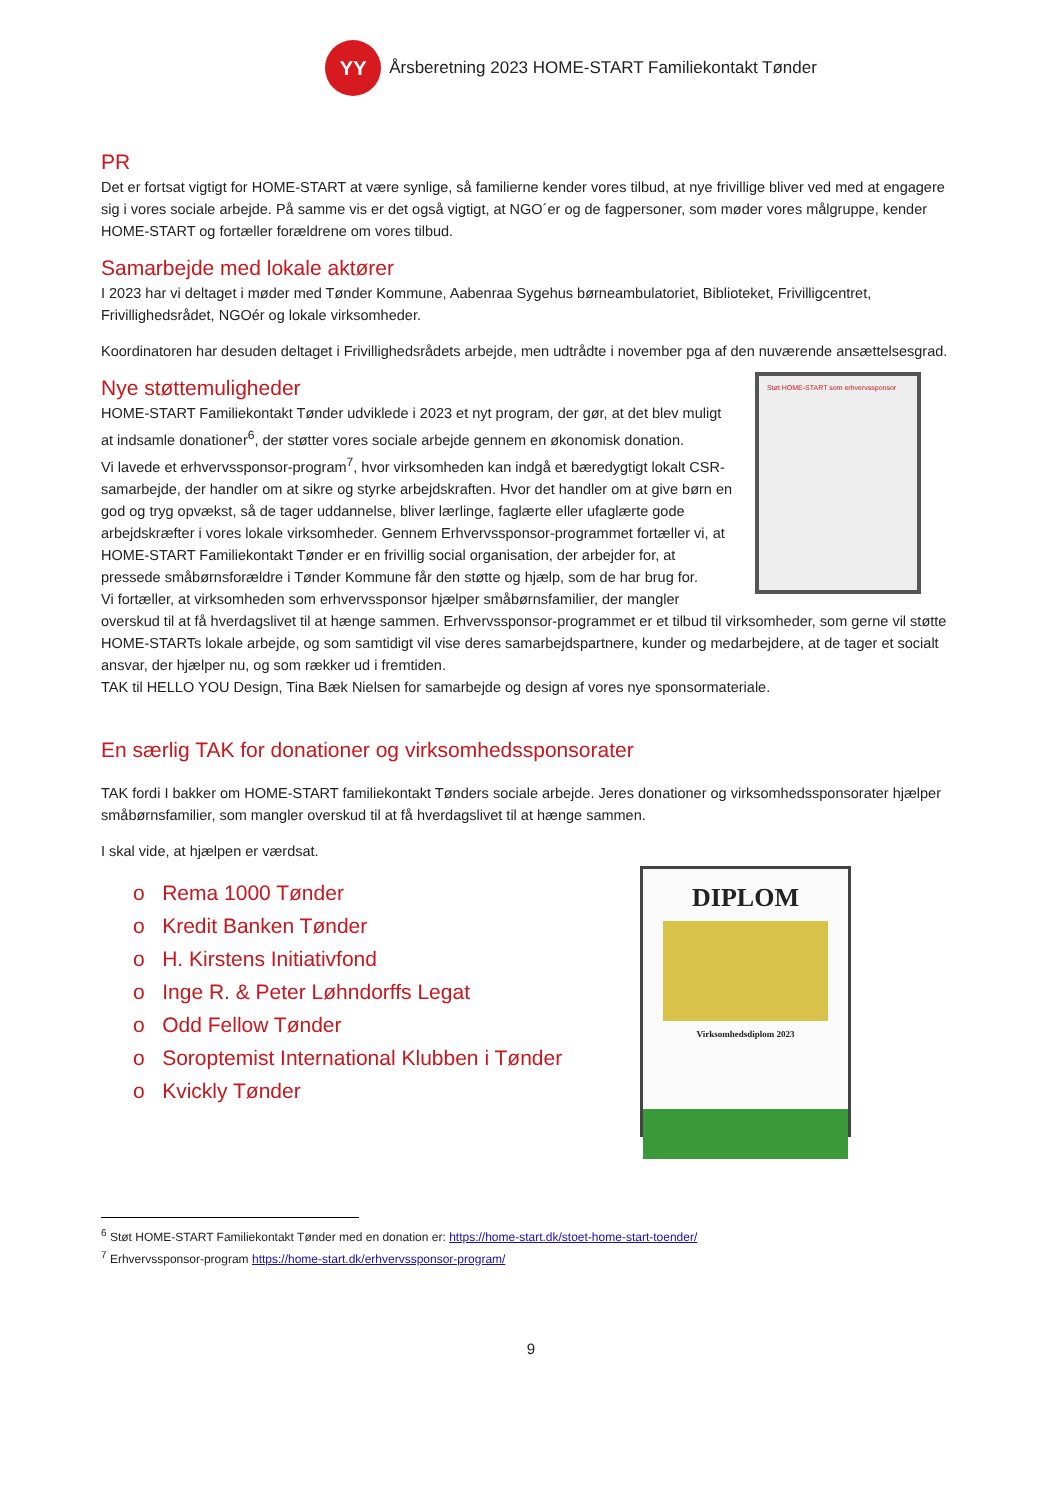YY
Årsberetning 2023 HOME-START Familiekontakt Tønder
PR
Det er fortsat vigtigt for HOME-START at være synlige, så familierne kender vores tilbud, at nye frivillige bliver ved med at engagere sig i vores sociale arbejde. På samme vis er det også vigtigt, at NGO´er og de fagpersoner, som møder vores målgruppe, kender HOME-START og fortæller forældrene om vores tilbud.
Samarbejde med lokale aktører
I 2023 har vi deltaget i møder med Tønder Kommune, Aabenraa Sygehus børneambulatoriet, Biblioteket, Frivilligcentret, Frivillighedsrådet, NGOér og lokale virksomheder.
Koordinatoren har desuden deltaget i Frivillighedsrådets arbejde, men udtrådte i november pga af den nuværende ansættelsesgrad.
Nye støttemuligheder
Støt HOME-START som erhvervssponsor
HOME-START Familiekontakt Tønder udviklede i 2023 et nyt program, der gør, at det blev muligt at indsamle donationer<sup>6</sup>, der støtter vores sociale arbejde gennem en økonomisk donation.
Vi lavede et erhvervssponsor-program<sup>7</sup>, hvor virksomheden kan indgå et bæredygtigt lokalt CSR-samarbejde, der handler om at sikre og styrke arbejdskraften. Hvor det handler om at give børn en god og tryg opvækst, så de tager uddannelse, bliver lærlinge, faglærte eller ufaglærte gode arbejdskræfter i vores lokale virksomheder. Gennem Erhvervssponsor-programmet fortæller vi, at HOME-START Familiekontakt Tønder er en frivillig social organisation, der arbejder for, at pressede småbørnsforældre i Tønder Kommune får den støtte og hjælp, som de har brug for.
Vi fortæller, at virksomheden som erhvervssponsor hjælper småbørnsfamilier, der mangler overskud til at få hverdagslivet til at hænge sammen. Erhvervssponsor-programmet er et tilbud til virksomheder, som gerne vil støtte HOME-STARTs lokale arbejde, og som samtidigt vil vise deres samarbejdspartnere, kunder og medarbejdere, at de tager et socialt ansvar, der hjælper nu, og som rækker ud i fremtiden.
TAK til HELLO YOU Design, Tina Bæk Nielsen for samarbejde og design af vores nye sponsormateriale.
En særlig TAK for donationer og virksomhedssponsorater
TAK fordi I bakker om HOME-START familiekontakt Tønders sociale arbejde. Jeres donationer og virksomhedssponsorater hjælper småbørnsfamilier, som mangler overskud til at få hverdagslivet til at hænge sammen.
I skal vide, at hjælpen er værdsat.
DIPLOM
Virksomhedsdiplom 2023
o Rema 1000 Tønder
o Kredit Banken Tønder
o H. Kirstens Initiativfond
o Inge R. & Peter Løhndorffs Legat
o Odd Fellow Tønder
o Soroptemist International Klubben i Tønder
o Kvickly Tønder
<sup>6</sup> Støt HOME-START Familiekontakt Tønder med en donation er: https://home-start.dk/stoet-home-start-toender/
<sup>7</sup> Erhvervssponsor-program https://home-start.dk/erhvervssponsor-program/
9